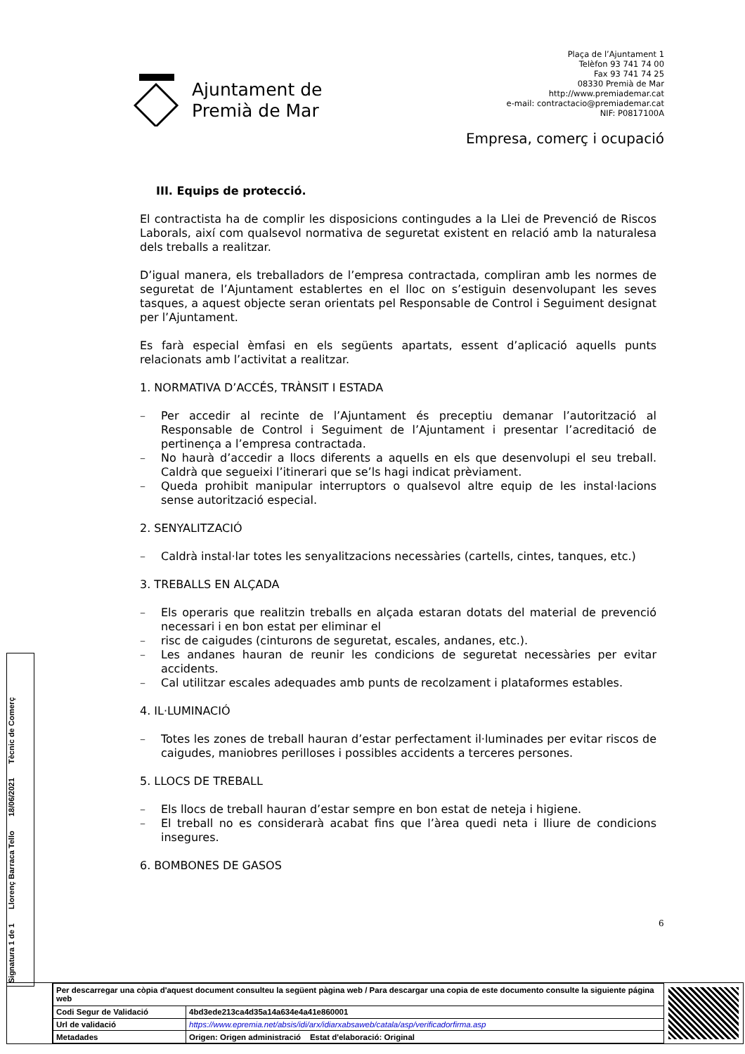Ajuntament de
Premià de Mar
Plaça de l’Ajuntament 1
Telèfon 93 741 74 00
Fax 93 741 74 25
08330 Premià de Mar
http://www.premiademar.cat
e-mail: contractacio@premiademar.cat
NIF: P0817100A
Empresa, comerç i ocupació
III. Equips de protecció.
El contractista ha de complir les disposicions contingudes a la Llei de Prevenció de Riscos Laborals, així com qualsevol normativa de seguretat existent en relació amb la naturalesa dels treballs a realitzar.
D’igual manera, els treballadors de l’empresa contractada, compliran amb les normes de seguretat de l’Ajuntament establertes en el lloc on s’estiguin desenvolupant les seves tasques, a aquest objecte seran orientats pel Responsable de Control i Seguiment designat per l’Ajuntament.
Es farà especial èmfasi en els següents apartats, essent d’aplicació aquells punts relacionats amb l’activitat a realitzar.
1. NORMATIVA D’ACCÉS, TRÀNSIT I ESTADA
– Per accedir al recinte de l’Ajuntament és preceptiu demanar l’autorització al Responsable de Control i Seguiment de l’Ajuntament i presentar l’acreditació de pertinença a l’empresa contractada.
– No haurà d’accedir a llocs diferents a aquells en els que desenvolupi el seu treball. Caldrà que segueixi l’itinerari que se’ls hagi indicat prèviament.
– Queda prohibit manipular interruptors o qualsevol altre equip de les instal·lacions sense autorització especial.
2. SENYALITZACIÓ
– Caldrà instal·lar totes les senyalitzacions necessàries (cartells, cintes, tanques, etc.)
3. TREBALLS EN ALÇADA
– Els operaris que realitzin treballs en alçada estaran dotats del material de prevenció necessari i en bon estat per eliminar el
– risc de caigudes (cinturons de seguretat, escales, andanes, etc.).
– Les andanes hauran de reunir les condicions de seguretat necessàries per evitar accidents.
– Cal utilitzar escales adequades amb punts de recolzament i plataformes estables.
4. IL·LUMINACIÓ
– Totes les zones de treball hauran d’estar perfectament il·luminades per evitar riscos de caigudes, maniobres perilloses i possibles accidents a terceres persones.
5. LLOCS DE TREBALL
– Els llocs de treball hauran d’estar sempre en bon estat de neteja i higiene.
– El treball no es considerarà acabat fins que l’àrea quedi neta i lliure de condicions insegures.
6. BOMBONES DE GASOS
6
Signatura 1 de 1 Llorenç Barraca Tello 18/06/2021 Tècnic de Comerç
| Per descarregar una còpia d'aquest document consulteu la següent pàgina web / Para descargar una copia de este documento consulte la siguiente página web | |
| Codi Segur de Validació | 4bd3ede213ca4d35a14a634e4a41e860001 |
| Url de validació | https://www.epremia.net/absis/idi/arx/idiarxabsaweb/catala/asp/verificadorfirma.asp |
| Metadades | Origen: Origen administració Estat d'elaboració: Original |